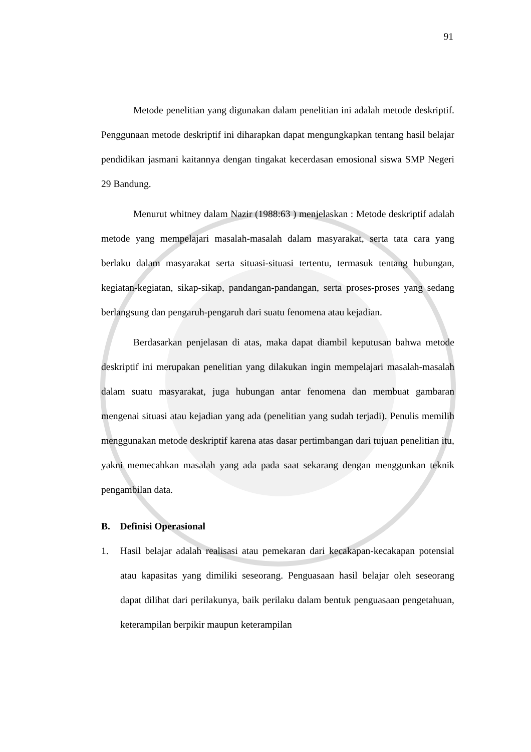91
Metode penelitian yang digunakan dalam penelitian ini adalah metode deskriptif. Penggunaan metode deskriptif ini diharapkan dapat mengungkapkan tentang hasil belajar pendidikan jasmani kaitannya dengan tingakat kecerdasan emosional siswa SMP Negeri 29 Bandung.
Menurut whitney dalam Nazir (1988:63 ) menjelaskan : Metode deskriptif adalah metode yang mempelajari masalah-masalah dalam masyarakat, serta tata cara yang berlaku dalam masyarakat serta situasi-situasi tertentu, termasuk tentang hubungan, kegiatan-kegiatan, sikap-sikap, pandangan-pandangan, serta proses-proses yang sedang berlangsung dan pengaruh-pengaruh dari suatu fenomena atau kejadian.
Berdasarkan penjelasan di atas, maka dapat diambil keputusan bahwa metode deskriptif ini merupakan penelitian yang dilakukan ingin mempelajari masalah-masalah dalam suatu masyarakat, juga hubungan antar fenomena dan membuat gambaran mengenai situasi atau kejadian yang ada (penelitian yang sudah terjadi). Penulis memilih menggunakan metode deskriptif karena atas dasar pertimbangan dari tujuan penelitian itu, yakni memecahkan masalah yang ada pada saat sekarang dengan menggunkan teknik pengambilan data.
B. Definisi Operasional
1. Hasil belajar adalah realisasi atau pemekaran dari kecakapan-kecakapan potensial atau kapasitas yang dimiliki seseorang. Penguasaan hasil belajar oleh seseorang dapat dilihat dari perilakunya, baik perilaku dalam bentuk penguasaan pengetahuan, keterampilan berpikir maupun keterampilan